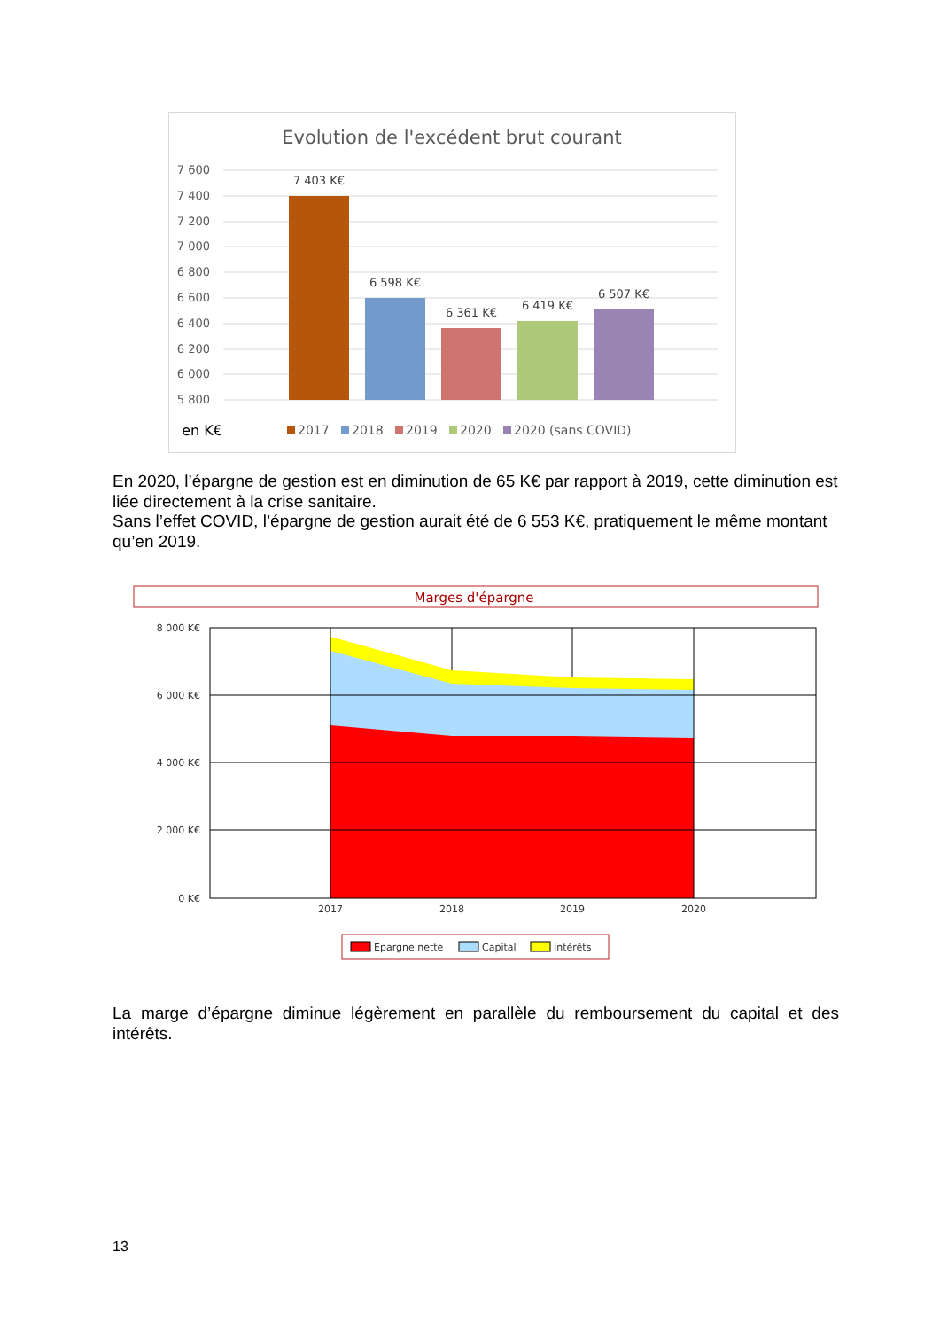Evolution de l'excédent brut courant
7 600
7 400
7 200
7 000
6 800
6 600
6 400
6 200
6 000
5 800
7 403 K€
6 598 K€
6 361 K€
6 419 K€
6 507 K€
en K€
2017
2018
2019
2020
2020 (sans COVID)
En 2020, l’épargne de gestion est en diminution de 65 K€ par rapport à 2019, cette diminution est liée directement à la crise sanitaire.
Sans l’effet COVID, l’épargne de gestion aurait été de 6 553 K€, pratiquement le même montant qu’en 2019.
Marges d'épargne
8 000 K€
6 000 K€
4 000 K€
2 000 K€
0 K€
2017
2018
2019
2020
Epargne nette
Capital
Intérêts
La marge d’épargne diminue légèrement en parallèle du remboursement du capital et des intérêts.
13